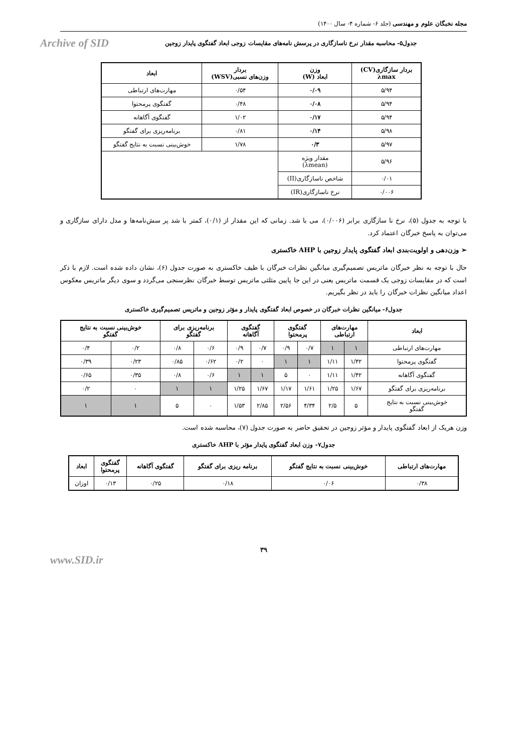مجله نخبگان علوم و مهندسی (جلد ۶- شماره ۴- سال ۱۴۰۰)
جدول۵- محاسبه مقدار نرخ ناسازگاری در پرسش نامه‌های مقایسات زوجی ابعاد گفتگوی پایدار زوجین Archive of SID
| بردار سازگاری(CV) λmax | وزن ابعاد (W) | بردار وزن‌های نسبی(WSV) | ابعاد |
| --- | --- | --- | --- |
| ۵/۹۴ | ۰/۰۹ | ۰/۵۴ | مهارت‌های ارتباطی |
| ۵/۹۴ | ۰/۰۸ | ۰/۴۸ | گفتگوی پرمحتوا |
| ۵/۹۴ | ۰/۱۷ | ۱/۰۲ | گفتگوی آگاهانه |
| ۵/۹۸ | ۰/۱۴ | ۰/۸۱ | برنامه‌ریزی برای گفتگو |
| ۵/۹۷ | ۰/۳ | ۱/۷۸ | خوش‌بینی نسبت به نتایج گفتگو |
| ۵/۹۶ | مقدار ویژه (λmean) | | |
| ۰/۰۱ | شاخص ناسازگاری(II) | | |
| ۰/۰۰۶ | نرخ ناسازگاری(IR) | | |
با توجه به جدول (۵)، نرخ نا سازگاری برابر (۰/۰۰۶)، می با شد. زمانی که این مقدار از (۰/۱)، کمتر با شد پر سش‌نامه‌ها و مدل دارای سازگاری و می‌توان به پاسخ خبرگان اعتماد کرد.
➢ وزن‌دهی و اولویت‌بندی ابعاد گفتگوی پایدار زوجین با AHP خاکستری
حال با توجه به نظر خبرگان ماتریس تصمیم‌گیری میانگین نظرات خبرگان با طیف خاکستری به صورت جدول (۶)، نشان داده شده است. لازم با ذکر است که در مقایسات زوجی یک قسمت ماتریس یعنی در این جا پایین مثلثی ماتریس توسط خبرگان نظرسنجی می‌گردد و سوی دیگر ماتریس معکوس اعداد میانگین نظرات خبرگان را باید در نظر بگیریم.
جدول۶- میانگین نظرات خبرگان در خصوص ابعاد گفتگوی پایدار و مؤثر زوجین و ماتریس تصمیم‌گیری خاکستری
| ابعاد | مهارت‌های ارتباطی | | گفتگوی پرمحتوا | | گفتگوی آگاهانه | | برنامه‌ریزی برای گفتگو | | خوش‌بینی نسبت به نتایج گفتگو | |
| --- | --- | --- | --- | --- | --- | --- | --- | --- | --- | --- |
| مهارت‌های ارتباطی | ۱ | ۱ | ۰/۷ | ۰/۹ | ۰/۷ | ۰/۹ | ۰/۶ | ۰/۸ | ۰/۲ | ۰/۴ |
| گفتگوی پرمحتوا | ۱/۴۲ | ۱/۱۱ | ۱ | ۱ | ۰ | ۰/۲ | ۰/۶۲ | ۰/۸۵ | ۰/۲۳ | ۰/۳۹ |
| گفتگوی آگاهانه | ۱/۴۲ | ۱/۱۱ | ۰ | ۵ | ۱ | ۱ | ۰/۶ | ۰/۸ | ۰/۳۵ | ۰/۶۵ |
| برنامه‌ریزی برای گفتگو | ۱/۶۷ | ۱/۲۵ | ۱/۶۱ | ۱/۱۷ | ۱/۶۷ | ۱/۲۵ | ۱ | ۱ | ۰ | ۰/۲ |
| خوش‌بینی نسبت به نتایج گفتگو | ۵ | ۲/۵ | ۴/۳۴ | ۲/۵۶ | ۲/۸۵ | ۱/۵۳ | ۰ | ۵ | ۱ | ۱ |
وزن هریک از ابعاد گفتگوی پایدار و مؤثر زوجین در تحقیق حاضر به صورت جدول (۷)، محاسبه شده است.
جدول۷- وزن ابعاد گفتگوی پایدار مؤثر با AHP خاکستری
| مهارت‌های ارتباطی | خوش‌بینی نسبت به نتایج گفتگو | برنامه ریزی برای گفتگو | گفتگوی آگاهانه | گفتگوی پرمحتوا | ابعاد |
| --- | --- | --- | --- | --- | --- |
| ۰/۳۸ | ۰/۰۶ | ۰/۱۸ | ۰/۲۵ | ۰/۱۳ | اوزان |
۳۹
www.SID.ir